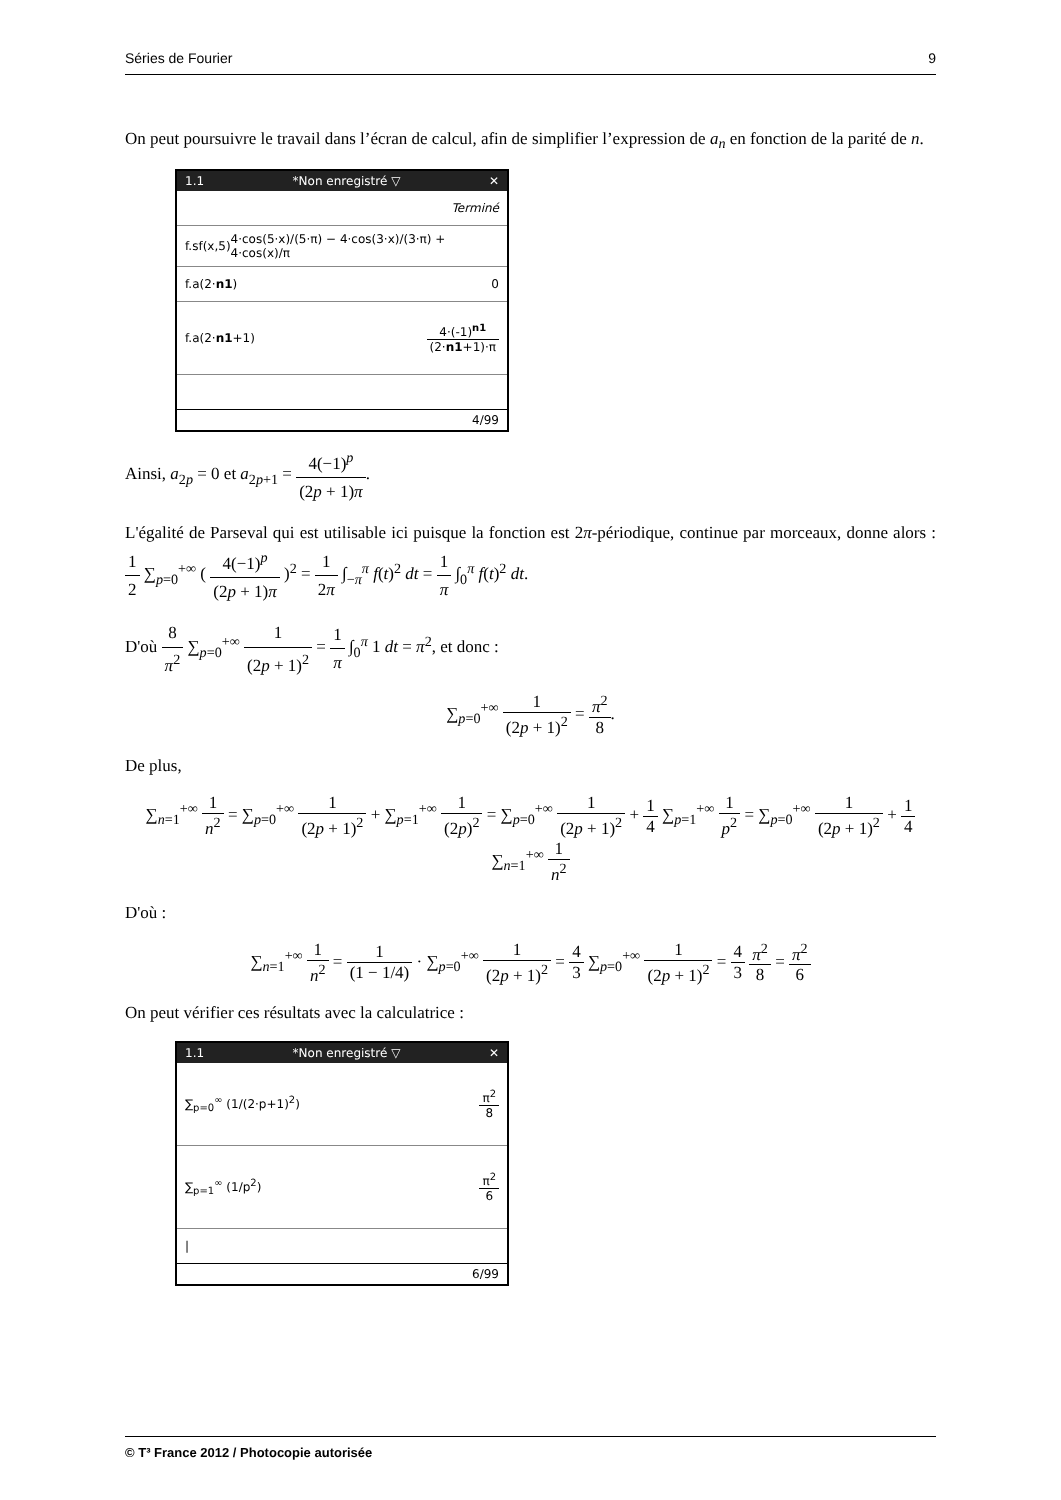Séries de Fourier 9
On peut poursuivre le travail dans l’écran de calcul, afin de simplifier l’expression de a<sub>n</sub> en fonction de la parité de n.
1.1 *Non enregistré ▽ ✕
Terminé
f.sf(x,5) 4·cos(5·x)/(5·π) − 4·cos(3·x)/(3·π) + 4·cos(x)/π
f.a(2·n1) 0
f.a(2·n1+1) 4·(-1)<sup>n1</sup> (2·n1+1)·π
4/99
Ainsi, a<sub>2p</sub> = 0 et a<sub>2p+1</sub> = 4(−1)<sup>p</sup> (2p + 1)π.
L'égalité de Parseval qui est utilisable ici puisque la fonction est 2π-périodique, continue par morceaux, donne alors : 1 2 ∑<sub>p=0</sub><sup>+∞</sup> ( 4(−1)<sup>p</sup> (2p + 1)π )<sup>2</sup> = 1 2π ∫<sub>−π</sub><sup>π</sup> f(t)<sup>2</sup> dt = 1 π ∫<sub>0</sub><sup>π</sup> f(t)<sup>2</sup> dt.
D'où 8 π<sup>2</sup> ∑<sub>p=0</sub><sup>+∞</sup> 1 (2p + 1)<sup>2</sup> = 1 π ∫<sub>0</sub><sup>π</sup> 1 dt = π<sup>2</sup>, et donc :
∑<sub>p=0</sub><sup>+∞</sup> 1 (2p + 1)<sup>2</sup> = π<sup>2</sup> 8.
De plus,
∑<sub>n=1</sub><sup>+∞</sup> 1 n<sup>2</sup> = ∑<sub>p=0</sub><sup>+∞</sup> 1 (2p + 1)<sup>2</sup> + ∑<sub>p=1</sub><sup>+∞</sup> 1 (2p)<sup>2</sup> = ∑<sub>p=0</sub><sup>+∞</sup> 1 (2p + 1)<sup>2</sup> + 1 4 ∑<sub>p=1</sub><sup>+∞</sup> 1 p<sup>2</sup> = ∑<sub>p=0</sub><sup>+∞</sup> 1 (2p + 1)<sup>2</sup> + 1 4 ∑<sub>n=1</sub><sup>+∞</sup> 1 n<sup>2</sup>
D'où :
∑<sub>n=1</sub><sup>+∞</sup> 1 n<sup>2</sup> = 1 (1 − 1/4) · ∑<sub>p=0</sub><sup>+∞</sup> 1 (2p + 1)<sup>2</sup> = 4 3 ∑<sub>p=0</sub><sup>+∞</sup> 1 (2p + 1)<sup>2</sup> = 4 3 π<sup>2</sup> 8 = π<sup>2</sup> 6
On peut vérifier ces résultats avec la calculatrice :
1.1 *Non enregistré ▽ ✕
∑<sub>p=0</sub><sup>∞</sup> (1/(2·p+1)<sup>2</sup>) π<sup>2</sup> 8
∑<sub>p=1</sub><sup>∞</sup> (1/p<sup>2</sup>) π<sup>2</sup> 6
|
6/99
© T³ France 2012 / Photocopie autorisée